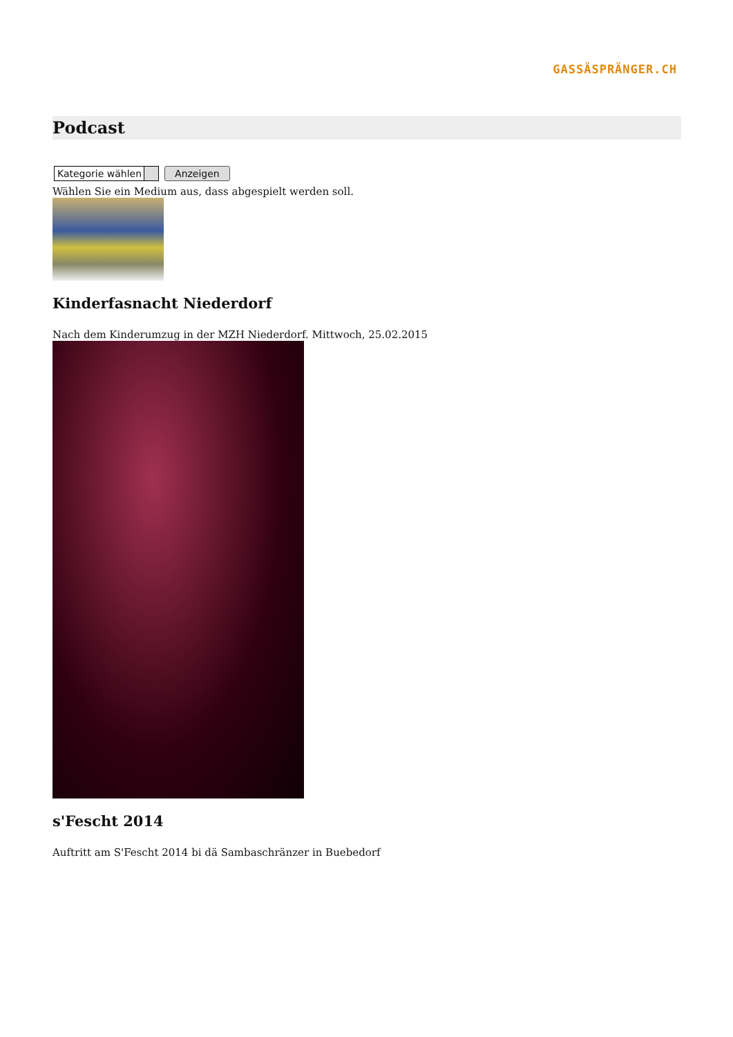GASSÄSPRÄNGER.CH
Podcast
Kategorie wählen Anzeigen
Wählen Sie ein Medium aus, dass abgespielt werden soll.
Kinderfasnacht Niederdorf
Nach dem Kinderumzug in der MZH Niederdorf. Mittwoch, 25.02.2015
s'Fescht 2014
Auftritt am S'Fescht 2014 bi dä Sambaschränzer in Buebedorf